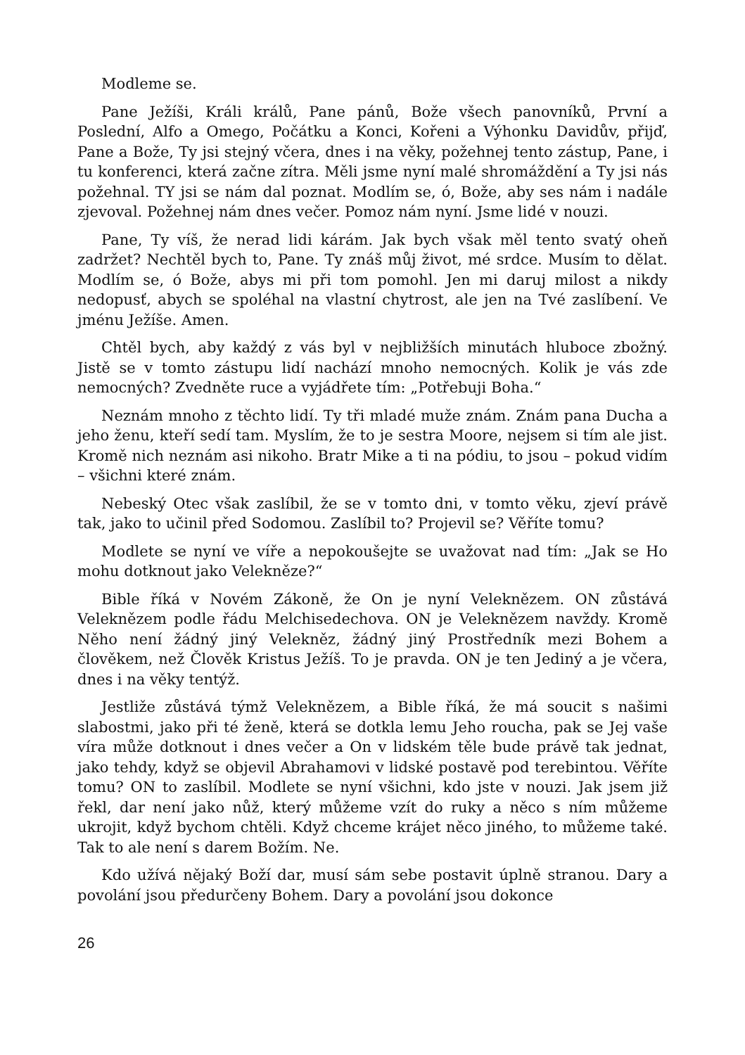Modleme se.
Pane Ježíši, Králi králů, Pane pánů, Bože všech panovníků, První a Poslední, Alfo a Omego, Počátku a Konci, Kořeni a Výhonku Davidův, přijď, Pane a Bože, Ty jsi stejný včera, dnes i na věky, požehnej tento zástup, Pane, i tu konferenci, která začne zítra. Měli jsme nyní malé shromáždění a Ty jsi nás požehnal. TY jsi se nám dal poznat. Modlím se, ó, Bože, aby ses nám i nadále zjevoval. Požehnej nám dnes večer. Pomoz nám nyní. Jsme lidé v nouzi.
Pane, Ty víš, že nerad lidi kárám. Jak bych však měl tento svatý oheň zadržet? Nechtěl bych to, Pane. Ty znáš můj život, mé srdce. Musím to dělat. Modlím se, ó Bože, abys mi při tom pomohl. Jen mi daruj milost a nikdy nedopusť, abych se spoléhal na vlastní chytrost, ale jen na Tvé zaslíbení. Ve jménu Ježíše. Amen.
Chtěl bych, aby každý z vás byl v nejbližších minutách hluboce zbožný. Jistě se v tomto zástupu lidí nachází mnoho nemocných. Kolik je vás zde nemocných? Zvedněte ruce a vyjádřete tím: „Potřebuji Boha.“
Neznám mnoho z těchto lidí. Ty tři mladé muže znám. Znám pana Ducha a jeho ženu, kteří sedí tam. Myslím, že to je sestra Moore, nejsem si tím ale jist. Kromě nich neznám asi nikoho. Bratr Mike a ti na pódiu, to jsou – pokud vidím – všichni které znám.
Nebeský Otec však zaslíbil, že se v tomto dni, v tomto věku, zjeví právě tak, jako to učinil před Sodomou. Zaslíbil to? Projevil se? Věříte tomu?
Modlete se nyní ve víře a nepokoušejte se uvažovat nad tím: „Jak se Ho mohu dotknout jako Velekněze?“
Bible říká v Novém Zákoně, že On je nyní Veleknězem. ON zůstává Veleknězem podle řádu Melchisedechova. ON je Veleknězem navždy. Kromě Něho není žádný jiný Velekněz, žádný jiný Prostředník mezi Bohem a člověkem, než Člověk Kristus Ježíš. To je pravda. ON je ten Jediný a je včera, dnes i na věky tentýž.
Jestliže zůstává týmž Veleknězem, a Bible říká, že má soucit s našimi slabostmi, jako při té ženě, která se dotkla lemu Jeho roucha, pak se Jej vaše víra může dotknout i dnes večer a On v lidském těle bude právě tak jednat, jako tehdy, když se objevil Abrahamovi v lidské postavě pod terebintou. Věříte tomu? ON to zaslíbil. Modlete se nyní všichni, kdo jste v nouzi. Jak jsem již řekl, dar není jako nůž, který můžeme vzít do ruky a něco s ním můžeme ukrojit, když bychom chtěli. Když chceme krájet něco jiného, to můžeme také. Tak to ale není s darem Božím. Ne.
Kdo užívá nějaký Boží dar, musí sám sebe postavit úplně stranou. Dary a povolání jsou předurčeny Bohem. Dary a povolání jsou dokonce
26